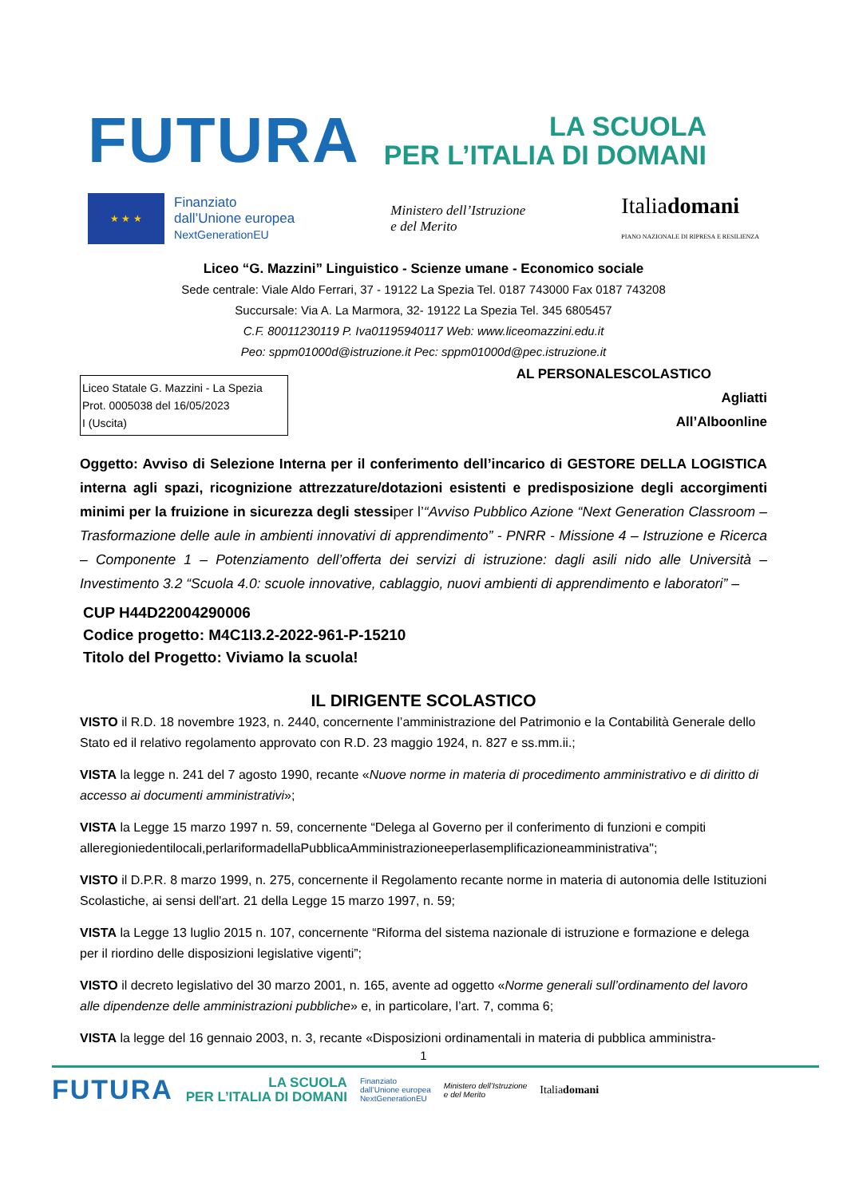FUTURA
LA SCUOLA
PER L’ITALIA DI DOMANI
★ ★ ★
Finanziato
dall’Unione europea
NextGenerationEU
Ministero dell’Istruzione
e del Merito
Italiadomani
PIANO NAZIONALE DI RIPRESA E RESILIENZA
Liceo “G. Mazzini” Linguistico - Scienze umane - Economico sociale
Sede centrale: Viale Aldo Ferrari, 37 - 19122 La Spezia Tel. 0187 743000 Fax 0187 743208
Succursale: Via A. La Marmora, 32- 19122 La Spezia Tel. 345 6805457
C.F. 80011230119 P. Iva01195940117 Web: www.liceomazzini.edu.it
Peo: sppm01000d@istruzione.it Pec: sppm01000d@pec.istruzione.it
Liceo Statale G. Mazzini - La Spezia
Prot. 0005038 del 16/05/2023
I (Uscita)
AL PERSONALESCOLASTICO
Agliatti
All’Alboonline
Oggetto: Avviso di Selezione Interna per il conferimento dell’incarico di GESTORE DELLA LOGISTICA interna agli spazi, ricognizione attrezzature/dotazioni esistenti e predisposizione degli accorgimenti minimi per la fruizione in sicurezza degli stessiper l’“Avviso Pubblico Azione “Next Generation Classroom – Trasformazione delle aule in ambienti innovativi di apprendimento” - PNRR - Missione 4 – Istruzione e Ricerca – Componente 1 – Potenziamento dell’offerta dei servizi di istruzione: dagli asili nido alle Università – Investimento 3.2 “Scuola 4.0: scuole innovative, cablaggio, nuovi ambienti di apprendimento e laboratori” –
CUP H44D22004290006
Codice progetto: M4C1I3.2-2022-961-P-15210
Titolo del Progetto: Viviamo la scuola!
IL DIRIGENTE SCOLASTICO
VISTO il R.D. 18 novembre 1923, n. 2440, concernente l’amministrazione del Patrimonio e la Contabilità Generale dello Stato ed il relativo regolamento approvato con R.D. 23 maggio 1924, n. 827 e ss.mm.ii.;
VISTA la legge n. 241 del 7 agosto 1990, recante «Nuove norme in materia di procedimento amministrativo e di diritto di accesso ai documenti amministrativi»;
VISTA la Legge 15 marzo 1997 n. 59, concernente “Delega al Governo per il conferimento di funzioni e compiti alleregioniedentilocali,perlariformadellaPubblicaAmministrazioneeperlasemplificazioneamministrativa";
VISTO il D.P.R. 8 marzo 1999, n. 275, concernente il Regolamento recante norme in materia di autonomia delle Istituzioni Scolastiche, ai sensi dell'art. 21 della Legge 15 marzo 1997, n. 59;
VISTA la Legge 13 luglio 2015 n. 107, concernente “Riforma del sistema nazionale di istruzione e formazione e delega per il riordino delle disposizioni legislative vigenti”;
VISTO il decreto legislativo del 30 marzo 2001, n. 165, avente ad oggetto «Norme generali sull’ordinamento del lavoro alle dipendenze delle amministrazioni pubbliche» e, in particolare, l’art. 7, comma 6;
VISTA la legge del 16 gennaio 2003, n. 3, recante «Disposizioni ordinamentali in materia di pubblica amministra-
1
FUTURA LA SCUOLA
PER L’ITALIA DI DOMANI Finanziato
dall’Unione europea
NextGenerationEU Ministero dell’Istruzione
e del Merito Italiadomani